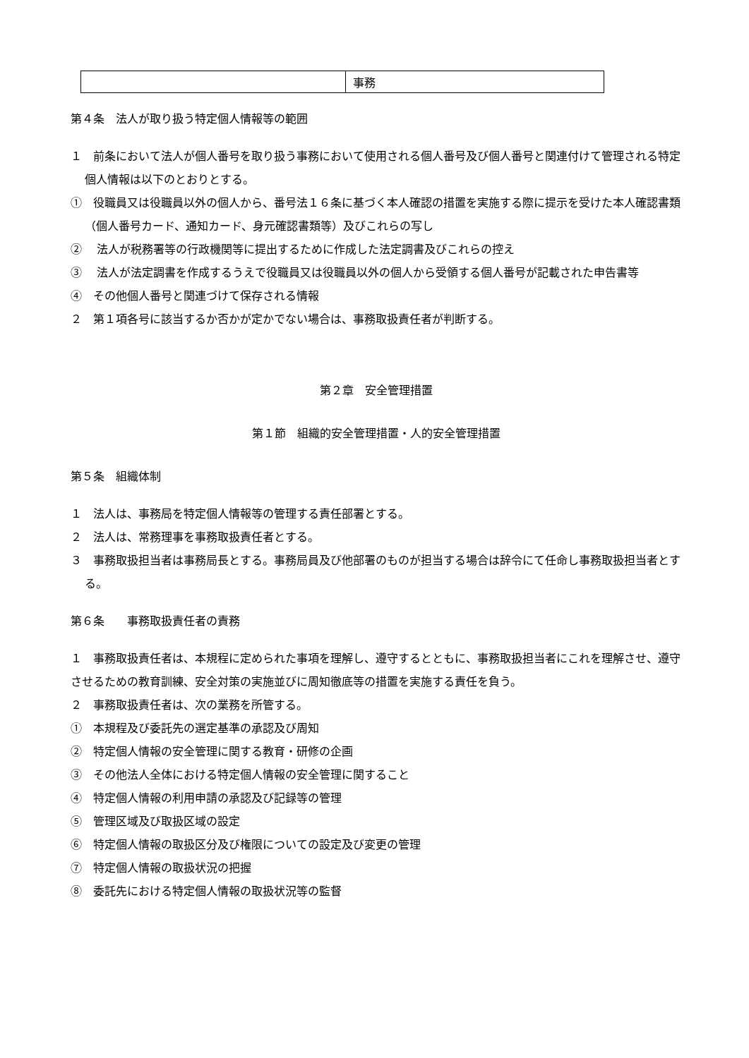| | 事務 |
第４条　法人が取り扱う特定個人情報等の範囲
１　前条において法人が個人番号を取り扱う事務において使用される個人番号及び個人番号と関連付けて管理される特定個人情報は以下のとおりとする。
①　役職員又は役職員以外の個人から、番号法１６条に基づく本人確認の措置を実施する際に提示を受けた本人確認書類（個人番号カード、通知カード、身元確認書類等）及びこれらの写し
②　 法人が税務署等の行政機関等に提出するために作成した法定調書及びこれらの控え
③　 法人が法定調書を作成するうえで役職員又は役職員以外の個人から受領する個人番号が記載された申告書等
④　その他個人番号と関連づけて保存される情報
２　第１項各号に該当するか否かが定かでない場合は、事務取扱責任者が判断する。
第２章　安全管理措置
第１節　組織的安全管理措置・人的安全管理措置
第５条　組織体制
１　法人は、事務局を特定個人情報等の管理する責任部署とする。
２　法人は、常務理事を事務取扱責任者とする。
３　事務取扱担当者は事務局長とする。事務局員及び他部署のものが担当する場合は辞令にて任命し事務取扱担当者とする。
第６条　　事務取扱責任者の責務
１　事務取扱責任者は、本規程に定められた事項を理解し、遵守するとともに、事務取扱担当者にこれを理解させ、遵守させるための教育訓練、安全対策の実施並びに周知徹底等の措置を実施する責任を負う。
２　事務取扱責任者は、次の業務を所管する。
①　本規程及び委託先の選定基準の承認及び周知
②　特定個人情報の安全管理に関する教育・研修の企画
③　その他法人全体における特定個人情報の安全管理に関すること
④　特定個人情報の利用申請の承認及び記録等の管理
⑤　管理区域及び取扱区域の設定
⑥　特定個人情報の取扱区分及び権限についての設定及び変更の管理
⑦　特定個人情報の取扱状況の把握
⑧　委託先における特定個人情報の取扱状況等の監督